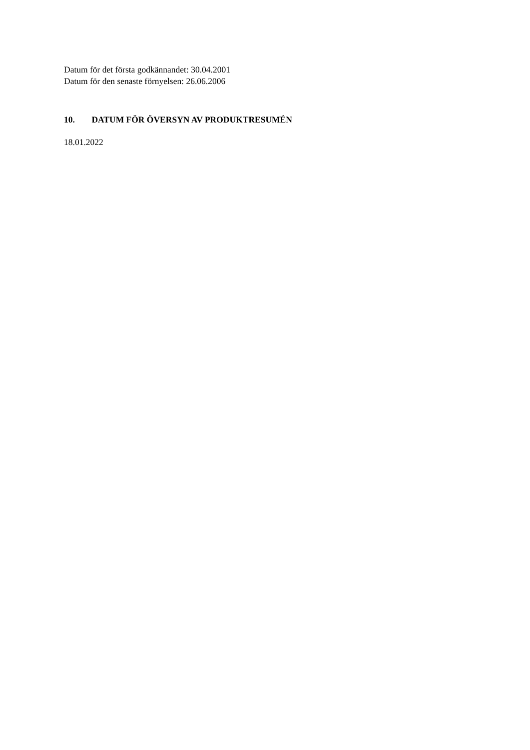Datum för det första godkännandet: 30.04.2001
Datum för den senaste förnyelsen: 26.06.2006
10. DATUM FÖR ÖVERSYN AV PRODUKTRESUMÉN
18.01.2022